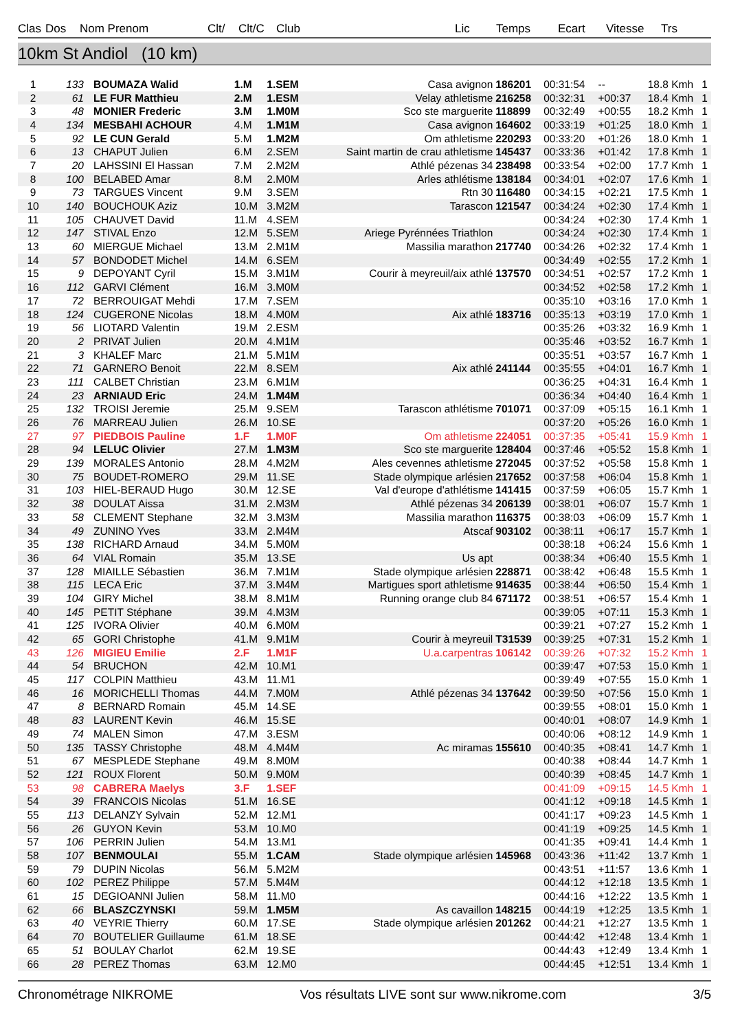| Clas | Dos | Nom Prenom | Clt/ | Clt/C | Club | Lic | Temps | Ecart | Vitesse | Trs |
| --- | --- | --- | --- | --- | --- | --- | --- | --- | --- | --- |
10km St Andiol (10 km)
| 1 | 133 | BOUMAZA Walid | 1.M | 1.SEM | Casa avignon | 186201 | 00:31:54 | -- | 18.8 Kmh | 1 |
| 2 | 61 | LE FUR Matthieu | 2.M | 1.ESM | Velay athletisme | 216258 | 00:32:31 | +00:37 | 18.4 Kmh | 1 |
| 3 | 48 | MONIER Frederic | 3.M | 1.M0M | Sco ste marguerite | 118899 | 00:32:49 | +00:55 | 18.2 Kmh | 1 |
| 4 | 134 | MESBAHI ACHOUR | 4.M | 1.M1M | Casa avignon | 164602 | 00:33:19 | +01:25 | 18.0 Kmh | 1 |
| 5 | 92 | LE CUN Gerald | 5.M | 1.M2M | Om athletisme | 220293 | 00:33:20 | +01:26 | 18.0 Kmh | 1 |
| 6 | 13 | CHAPUT Julien | 6.M | 2.SEM | Saint martin de crau athletisme | 145437 | 00:33:36 | +01:42 | 17.8 Kmh | 1 |
| 7 | 20 | LAHSSINI El Hassan | 7.M | 2.M2M | Athlé pézenas 34 | 238498 | 00:33:54 | +02:00 | 17.7 Kmh | 1 |
| 8 | 100 | BELABED Amar | 8.M | 2.M0M | Arles athlétisme | 138184 | 00:34:01 | +02:07 | 17.6 Kmh | 1 |
| 9 | 73 | TARGUES Vincent | 9.M | 3.SEM | Rtn 30 | 116480 | 00:34:15 | +02:21 | 17.5 Kmh | 1 |
| 10 | 140 | BOUCHOUK Aziz | 10.M | 3.M2M | Tarascon | 121547 | 00:34:24 | +02:30 | 17.4 Kmh | 1 |
| 11 | 105 | CHAUVET David | 11.M | 4.SEM | | | 00:34:24 | +02:30 | 17.4 Kmh | 1 |
| 12 | 147 | STIVAL Enzo | 12.M | 5.SEM | Ariege Pyrénnées Triathlon | | 00:34:24 | +02:30 | 17.4 Kmh | 1 |
| 13 | 60 | MIERGUE Michael | 13.M | 2.M1M | Massilia marathon | 217740 | 00:34:26 | +02:32 | 17.4 Kmh | 1 |
| 14 | 57 | BONDODET Michel | 14.M | 6.SEM | | | 00:34:49 | +02:55 | 17.2 Kmh | 1 |
| 15 | 9 | DEPOYANT Cyril | 15.M | 3.M1M | Courir à meyreuil/aix athlé | 137570 | 00:34:51 | +02:57 | 17.2 Kmh | 1 |
| 16 | 112 | GARVI Clément | 16.M | 3.M0M | | | 00:34:52 | +02:58 | 17.2 Kmh | 1 |
| 17 | 72 | BERROUIGAT Mehdi | 17.M | 7.SEM | | | 00:35:10 | +03:16 | 17.0 Kmh | 1 |
| 18 | 124 | CUGERONE Nicolas | 18.M | 4.M0M | Aix athlé | 183716 | 00:35:13 | +03:19 | 17.0 Kmh | 1 |
| 19 | 56 | LIOTARD Valentin | 19.M | 2.ESM | | | 00:35:26 | +03:32 | 16.9 Kmh | 1 |
| 20 | 2 | PRIVAT Julien | 20.M | 4.M1M | | | 00:35:46 | +03:52 | 16.7 Kmh | 1 |
| 21 | 3 | KHALEF Marc | 21.M | 5.M1M | | | 00:35:51 | +03:57 | 16.7 Kmh | 1 |
| 22 | 71 | GARNERO Benoit | 22.M | 8.SEM | Aix athlé | 241144 | 00:35:55 | +04:01 | 16.7 Kmh | 1 |
| 23 | 111 | CALBET Christian | 23.M | 6.M1M | | | 00:36:25 | +04:31 | 16.4 Kmh | 1 |
| 24 | 23 | ARNIAUD Eric | 24.M | 1.M4M | | | 00:36:34 | +04:40 | 16.4 Kmh | 1 |
| 25 | 132 | TROISI Jeremie | 25.M | 9.SEM | Tarascon athlétisme | 701071 | 00:37:09 | +05:15 | 16.1 Kmh | 1 |
| 26 | 76 | MARREAU Julien | 26.M | 10.SE | | | 00:37:20 | +05:26 | 16.0 Kmh | 1 |
| 27 | 97 | PIEDBOIS Pauline | 1.F | 1.M0F | Om athletisme | 224051 | 00:37:35 | +05:41 | 15.9 Kmh | 1 |
| 28 | 94 | LELUC Olivier | 27.M | 1.M3M | Sco ste marguerite | 128404 | 00:37:46 | +05:52 | 15.8 Kmh | 1 |
| 29 | 139 | MORALES Antonio | 28.M | 4.M2M | Ales cevennes athletisme | 272045 | 00:37:52 | +05:58 | 15.8 Kmh | 1 |
| 30 | 75 | BOUDET-ROMERO | 29.M | 11.SE | Stade olympique arlésien | 217652 | 00:37:58 | +06:04 | 15.8 Kmh | 1 |
| 31 | 103 | HIEL-BERAUD Hugo | 30.M | 12.SE | Val d'europe d'athlétisme | 141415 | 00:37:59 | +06:05 | 15.7 Kmh | 1 |
| 32 | 38 | DOULAT Aissa | 31.M | 2.M3M | Athlé pézenas 34 | 206139 | 00:38:01 | +06:07 | 15.7 Kmh | 1 |
| 33 | 58 | CLEMENT Stephane | 32.M | 3.M3M | Massilia marathon | 116375 | 00:38:03 | +06:09 | 15.7 Kmh | 1 |
| 34 | 49 | ZUNINO Yves | 33.M | 2.M4M | Atscaf | 903102 | 00:38:11 | +06:17 | 15.7 Kmh | 1 |
| 35 | 138 | RICHARD Arnaud | 34.M | 5.M0M | | | 00:38:18 | +06:24 | 15.6 Kmh | 1 |
| 36 | 64 | VIAL Romain | 35.M | 13.SE | Us apt | | 00:38:34 | +06:40 | 15.5 Kmh | 1 |
| 37 | 128 | MIAILLE Sébastien | 36.M | 7.M1M | Stade olympique arlésien | 228871 | 00:38:42 | +06:48 | 15.5 Kmh | 1 |
| 38 | 115 | LECA Eric | 37.M | 3.M4M | Martigues sport athletisme | 914635 | 00:38:44 | +06:50 | 15.4 Kmh | 1 |
| 39 | 104 | GIRY Michel | 38.M | 8.M1M | Running orange club 84 | 671172 | 00:38:51 | +06:57 | 15.4 Kmh | 1 |
| 40 | 145 | PETIT Stéphane | 39.M | 4.M3M | | | 00:39:05 | +07:11 | 15.3 Kmh | 1 |
| 41 | 125 | IVORA Olivier | 40.M | 6.M0M | | | 00:39:21 | +07:27 | 15.2 Kmh | 1 |
| 42 | 65 | GORI Christophe | 41.M | 9.M1M | Courir à meyreuil | T31539 | 00:39:25 | +07:31 | 15.2 Kmh | 1 |
| 43 | 126 | MIGIEU Emilie | 2.F | 1.M1F | U.a.carpentras | 106142 | 00:39:26 | +07:32 | 15.2 Kmh | 1 |
| 44 | 54 | BRUCHON | 42.M | 10.M1 | | | 00:39:47 | +07:53 | 15.0 Kmh | 1 |
| 45 | 117 | COLPIN Matthieu | 43.M | 11.M1 | | | 00:39:49 | +07:55 | 15.0 Kmh | 1 |
| 46 | 16 | MORICHELLI Thomas | 44.M | 7.M0M | Athlé pézenas 34 | 137642 | 00:39:50 | +07:56 | 15.0 Kmh | 1 |
| 47 | 8 | BERNARD Romain | 45.M | 14.SE | | | 00:39:55 | +08:01 | 15.0 Kmh | 1 |
| 48 | 83 | LAURENT Kevin | 46.M | 15.SE | | | 00:40:01 | +08:07 | 14.9 Kmh | 1 |
| 49 | 74 | MALEN Simon | 47.M | 3.ESM | | | 00:40:06 | +08:12 | 14.9 Kmh | 1 |
| 50 | 135 | TASSY Christophe | 48.M | 4.M4M | Ac miramas | 155610 | 00:40:35 | +08:41 | 14.7 Kmh | 1 |
| 51 | 67 | MESPLEDE Stephane | 49.M | 8.M0M | | | 00:40:38 | +08:44 | 14.7 Kmh | 1 |
| 52 | 121 | ROUX Florent | 50.M | 9.M0M | | | 00:40:39 | +08:45 | 14.7 Kmh | 1 |
| 53 | 98 | CABRERA Maelys | 3.F | 1.SEF | | | 00:41:09 | +09:15 | 14.5 Kmh | 1 |
| 54 | 39 | FRANCOIS Nicolas | 51.M | 16.SE | | | 00:41:12 | +09:18 | 14.5 Kmh | 1 |
| 55 | 113 | DELANZY Sylvain | 52.M | 12.M1 | | | 00:41:17 | +09:23 | 14.5 Kmh | 1 |
| 56 | 26 | GUYON Kevin | 53.M | 10.M0 | | | 00:41:19 | +09:25 | 14.5 Kmh | 1 |
| 57 | 106 | PERRIN Julien | 54.M | 13.M1 | | | 00:41:35 | +09:41 | 14.4 Kmh | 1 |
| 58 | 107 | BENMOULAI | 55.M | 1.CAM | Stade olympique arlésien | 145968 | 00:43:36 | +11:42 | 13.7 Kmh | 1 |
| 59 | 79 | DUPIN Nicolas | 56.M | 5.M2M | | | 00:43:51 | +11:57 | 13.6 Kmh | 1 |
| 60 | 102 | PEREZ Philippe | 57.M | 5.M4M | | | 00:44:12 | +12:18 | 13.5 Kmh | 1 |
| 61 | 15 | DEGIOANNI Julien | 58.M | 11.M0 | | | 00:44:16 | +12:22 | 13.5 Kmh | 1 |
| 62 | 66 | BLASZCZYNSKI | 59.M | 1.M5M | As cavaillon | 148215 | 00:44:19 | +12:25 | 13.5 Kmh | 1 |
| 63 | 40 | VEYRIE Thierry | 60.M | 17.SE | Stade olympique arlésien | 201262 | 00:44:21 | +12:27 | 13.5 Kmh | 1 |
| 64 | 70 | BOUTELIER Guillaume | 61.M | 18.SE | | | 00:44:42 | +12:48 | 13.4 Kmh | 1 |
| 65 | 51 | BOULAY Charlot | 62.M | 19.SE | | | 00:44:43 | +12:49 | 13.4 Kmh | 1 |
| 66 | 28 | PEREZ Thomas | 63.M | 12.M0 | | | 00:44:45 | +12:51 | 13.4 Kmh | 1 |
Chronométrage NIKROME Vos résultats LIVE sont sur www.nikrome.com 3/5